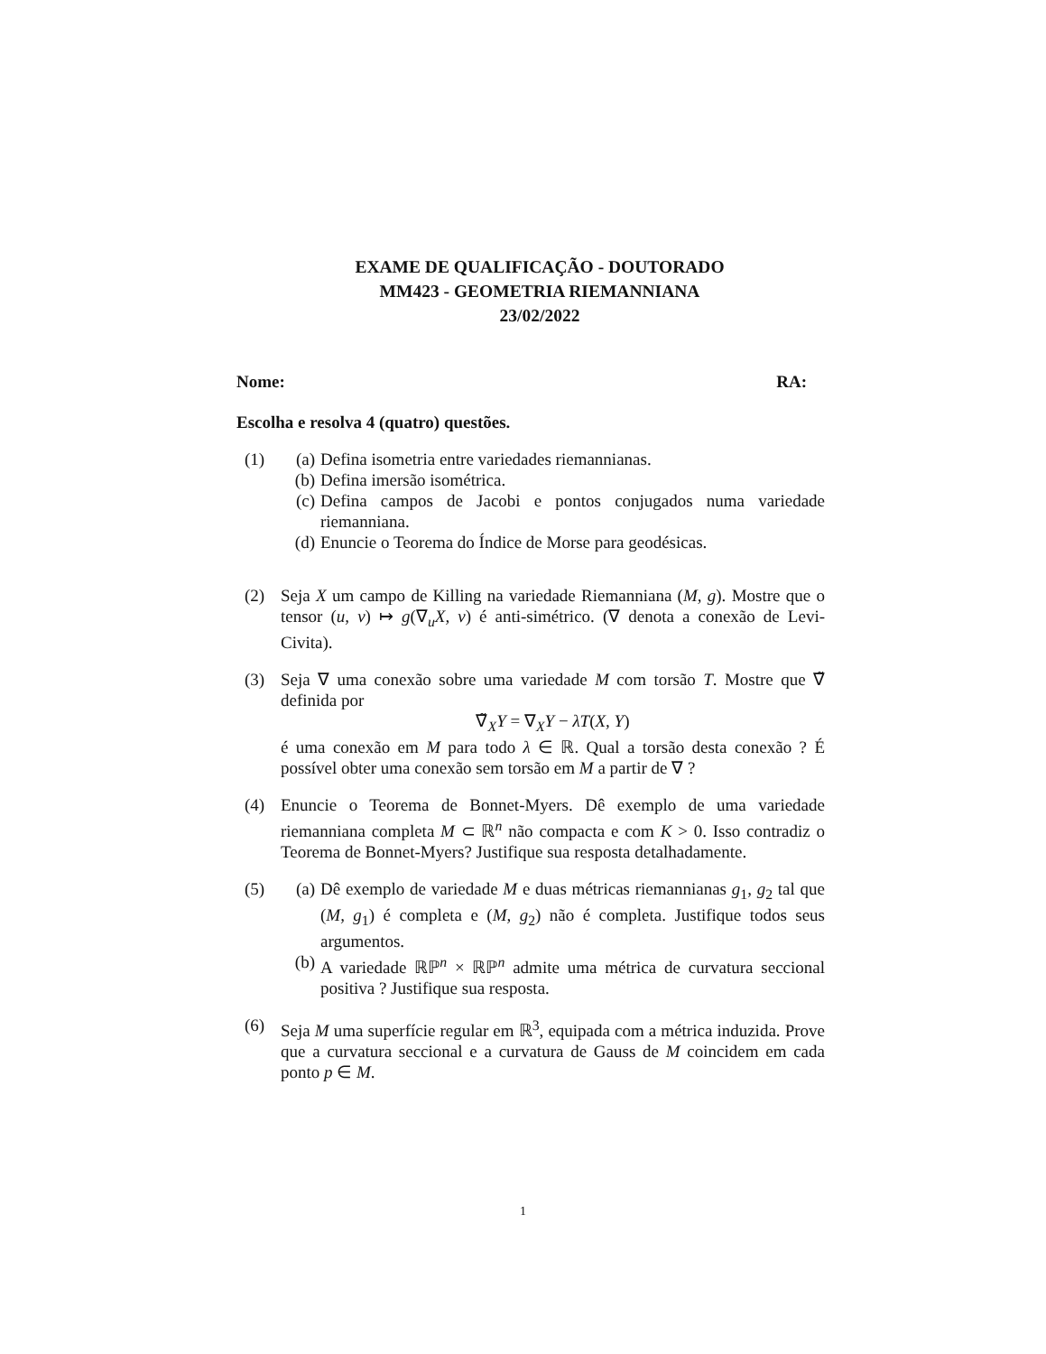EXAME DE QUALIFICAÇÃO - DOUTORADO
MM423 - GEOMETRIA RIEMANNIANA
23/02/2022
Nome: RA:
Escolha e resolva 4 (quatro) questões.
(1) (a) Defina isometria entre variedades riemannianas.
(b) Defina imersão isométrica.
(c) Defina campos de Jacobi e pontos conjugados numa variedade riemanniana.
(d) Enuncie o Teorema do Índice de Morse para geodésicas.
(2) Seja X um campo de Killing na variedade Riemanniana (M, g). Mostre que o tensor (u, v) ↦ g(∇<sub>u</sub>X, v) é anti-simétrico. (∇ denota a conexão de Levi-Civita).
(3) Seja ∇ uma conexão sobre uma variedade M com torsão T. Mostre que ∇̃ definida por
∇̃<sub>X</sub>Y = ∇<sub>X</sub>Y − λT(X, Y)
é uma conexão em M para todo λ ∈ ℝ. Qual a torsão desta conexão ? É possível obter uma conexão sem torsão em M a partir de ∇ ?
(4) Enuncie o Teorema de Bonnet-Myers. Dê exemplo de uma variedade riemanniana completa M ⊂ ℝ<sup>n</sup> não compacta e com K > 0. Isso contradiz o Teorema de Bonnet-Myers? Justifique sua resposta detalhadamente.
(5) (a) Dê exemplo de variedade M e duas métricas riemannianas g<sub>1</sub>, g<sub>2</sub> tal que (M, g<sub>1</sub>) é completa e (M, g<sub>2</sub>) não é completa. Justifique todos seus argumentos.
(b) A variedade ℝℙ<sup>n</sup> × ℝℙ<sup>n</sup> admite uma métrica de curvatura seccional positiva ? Justifique sua resposta.
(6) Seja M uma superfície regular em ℝ<sup>3</sup>, equipada com a métrica induzida. Prove que a curvatura seccional e a curvatura de Gauss de M coincidem em cada ponto p ∈ M.
1